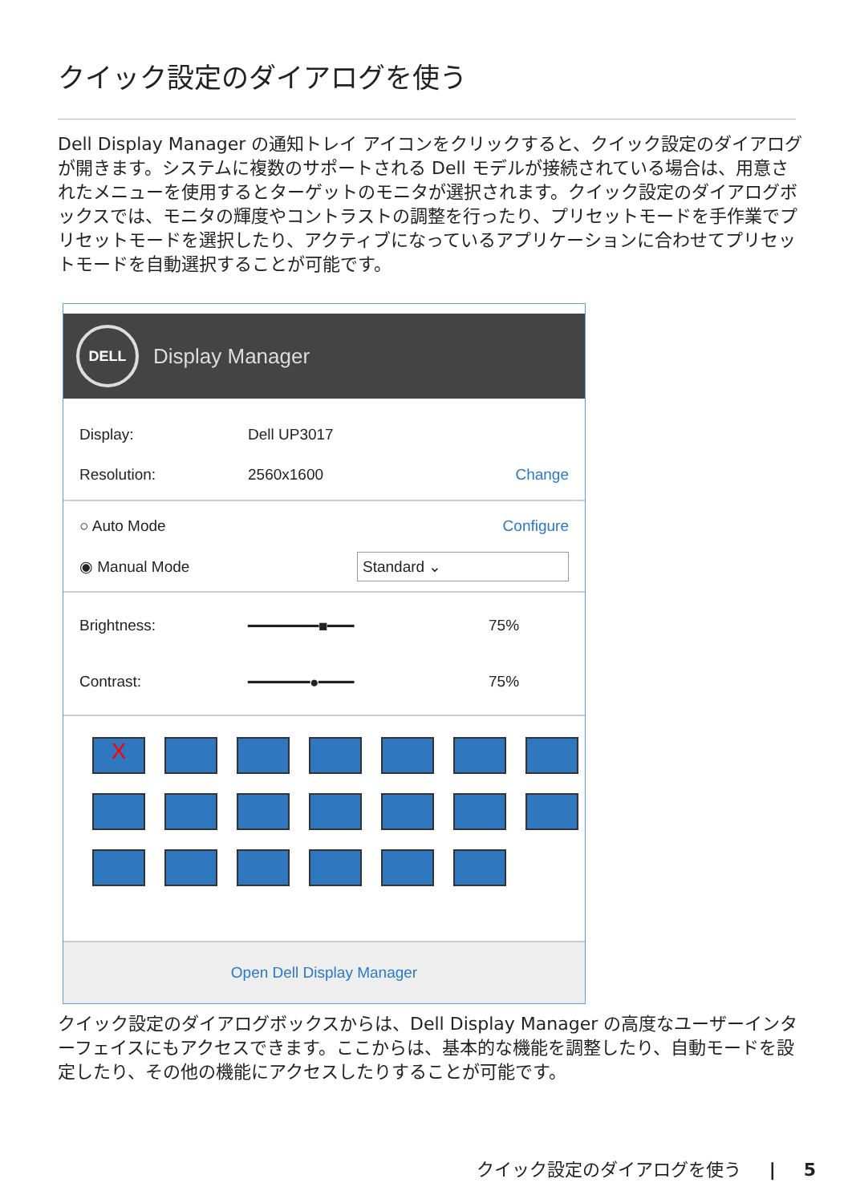クイック設定のダイアログを使う
Dell Display Manager の通知トレイ アイコンをクリックすると、クイック設定のダイアログが開きます。システムに複数のサポートされる Dell モデルが接続されている場合は、用意されたメニューを使用するとターゲットのモニタが選択されます。クイック設定のダイアログボックスでは、モニタの輝度やコントラストの調整を行ったり、プリセットモードを手作業でプリセットモードを選択したり、アクティブになっているアプリケーションに合わせてプリセットモードを自動選択することが可能です。
DELL
Display Manager
Display: Dell UP3017
Resolution: 2560x1600 Change
○ Auto Mode Configure
◉ Manual Mode Standard ⌄
Brightness: ━━━━━━━━■━━━ 75%
Contrast: ━━━━━━━●━━━━ 75%
X
Open Dell Display Manager
クイック設定のダイアログボックスからは、Dell Display Manager の高度なユーザーインターフェイスにもアクセスできます。ここからは、基本的な機能を調整したり、自動モードを設定したり、その他の機能にアクセスしたりすることが可能です。
クイック設定のダイアログを使う | 5